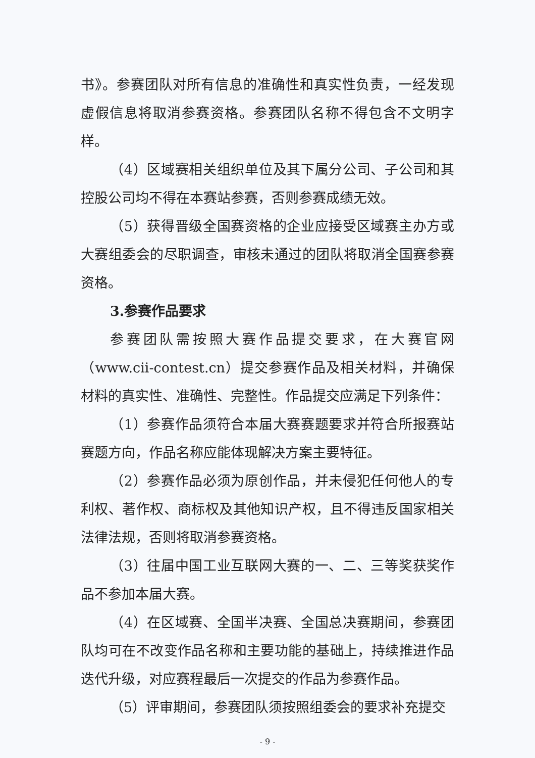书》。参赛团队对所有信息的准确性和真实性负责，一经发现虚假信息将取消参赛资格。参赛团队名称不得包含不文明字样。
（4）区域赛相关组织单位及其下属分公司、子公司和其控股公司均不得在本赛站参赛，否则参赛成绩无效。
（5）获得晋级全国赛资格的企业应接受区域赛主办方或大赛组委会的尽职调查，审核未通过的团队将取消全国赛参赛资格。
3.参赛作品要求
参赛团队需按照大赛作品提交要求，在大赛官网（www.cii-contest.cn）提交参赛作品及相关材料，并确保材料的真实性、准确性、完整性。作品提交应满足下列条件：
（1）参赛作品须符合本届大赛赛题要求并符合所报赛站赛题方向，作品名称应能体现解决方案主要特征。
（2）参赛作品必须为原创作品，并未侵犯任何他人的专利权、著作权、商标权及其他知识产权，且不得违反国家相关法律法规，否则将取消参赛资格。
（3）往届中国工业互联网大赛的一、二、三等奖获奖作品不参加本届大赛。
（4）在区域赛、全国半决赛、全国总决赛期间，参赛团队均可在不改变作品名称和主要功能的基础上，持续推进作品迭代升级，对应赛程最后一次提交的作品为参赛作品。
（5）评审期间，参赛团队须按照组委会的要求补充提交
- 9 -